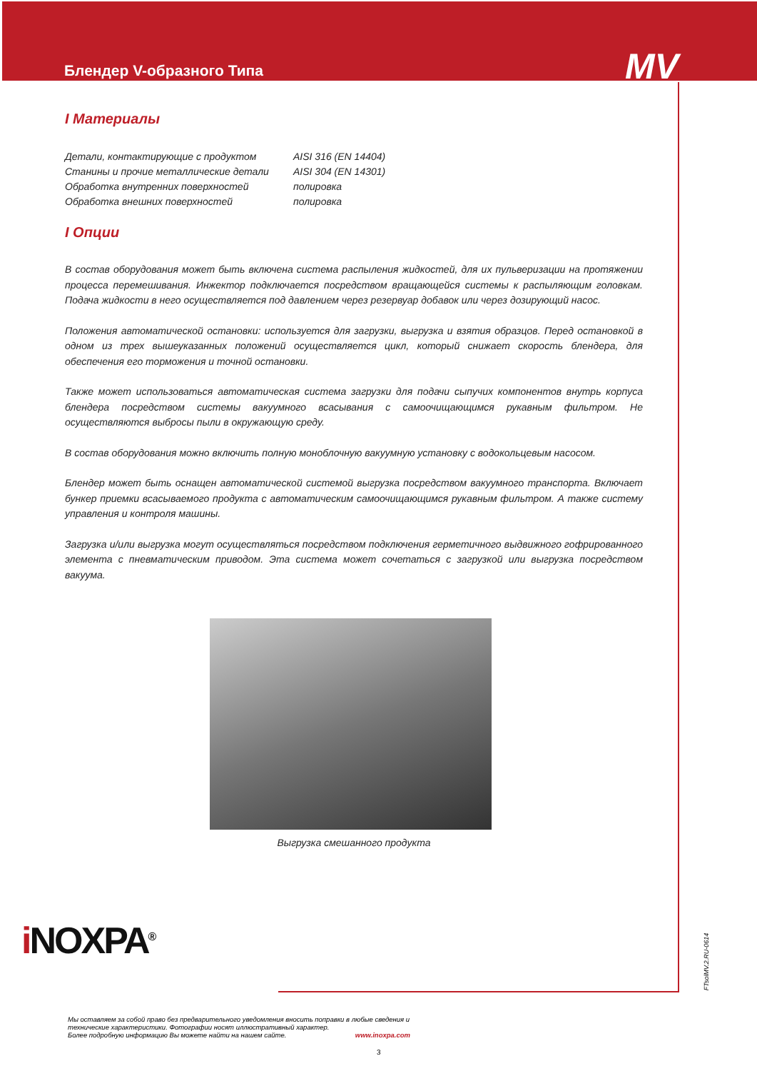Блендер V-образного Типа
MV
I Материалы
| Детали, контактирующие с продуктом | AISI 316 (EN 14404) |
| Станины и прочие металлические детали | AISI 304 (EN 14301) |
| Обработка внутренних поверхностей | полировка |
| Обработка внешних поверхностей | полировка |
I Опции
В состав оборудования может быть включена система распыления жидкостей, для их пульверизации на протяжении процесса перемешивания. Инжектор подключается посредством вращающейся системы к распыляющим головкам. Подача жидкости в него осуществляется под давлением через резервуар добавок или через дозирующий насос.
Положения автоматической остановки: используется для загрузки, выгрузка и взятия образцов. Перед остановкой в одном из трех вышеуказанных положений осуществляется цикл, который снижает скорость блендера, для обеспечения его торможения и точной остановки.
Также может использоваться автоматическая система загрузки для подачи сыпучих компонентов внутрь корпуса блендера посредством системы вакуумного всасывания с самоочищающимся рукавным фильтром. Не осуществляются выбросы пыли в окружающую среду.
В состав оборудования можно включить полную моноблочную вакуумную установку с водокольцевым насосом.
Блендер может быть оснащен автоматической системой выгрузка посредством вакуумного транспорта. Включает бункер приемки всасываемого продукта с автоматическим самоочищающимся рукавным фильтром. А также систему управления и контроля машины.
Загрузка и/или выгрузка могут осуществляться посредством подключения герметичного выдвижного гофрированного элемента с пневматическим приводом. Эта система может сочетаться с загрузкой или выгрузка посредством вакуума.
Выгрузка смешанного продукта
i NOXPA<sup>®</sup>
Мы оставляем за собой право без предварительного уведомления вносить поправки в любые сведения и технические характеристики. Фотографии носят иллюстративный характер.
Более подробную информацию Вы можете найти на нашем сайте. www.inoxpa.com
FTsolMV.2.RU-0614
3